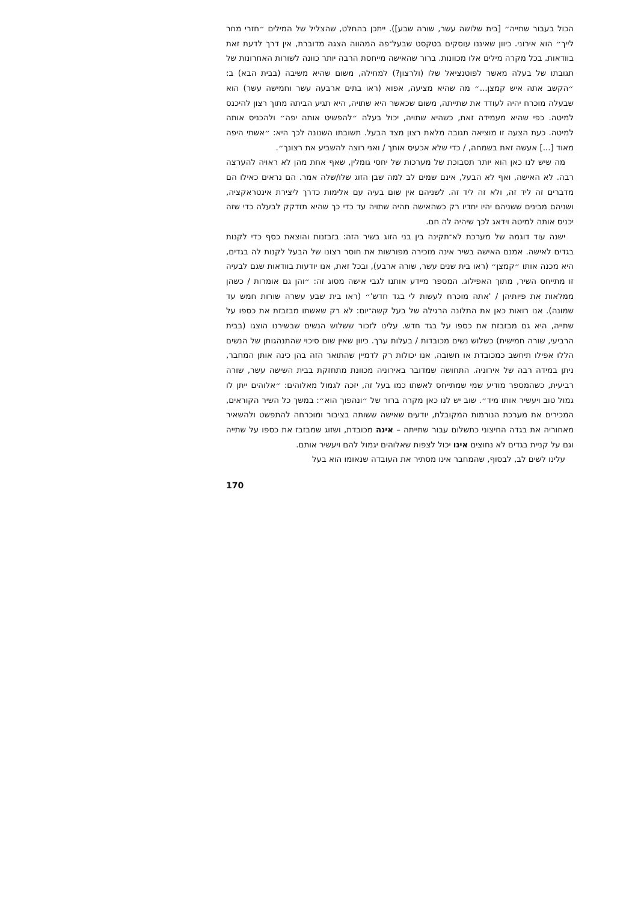הכול בעבור שתייה״ [בית שלושה עשר, שורה שבע]). ייתכן בהחלט, שהצליל של המילים ״חזרי מחר לייך״ הוא אירוני. כיוון שאיננו עוסקים בטקסט שבעל־פה המהווה הצגה מדוברת, אין דרך לדעת זאת בוודאות. בכל מקרה מילים אלו מכוונות. ברור שהאישה מייחסת הרבה יותר כוונה לשורות האחרונות של תגובתו של בעלה מאשר לפוטנציאל שלו (ולרצון?) למחילה, משום שהיא משיבה (בבית הבא) ב: ״הקשב אתה איש קמצן...״ מה שהיא מציעה, אפוא (ראו בתים ארבעה עשר וחמישה עשר) הוא שבעלה מוכרח יהיה לעודד את שתייתה, משום שכאשר היא שתויה, היא תגיע הביתה מתוך רצון להיכנס למיטה. כפי שהיא מעמידה זאת, כשהיא שתויה, יכול בעלה ״להפשיט אותה יפה״ ולהכניס אותה למיטה. כעת הצעה זו מוציאה תגובה מלאת רצון מצד הבעל. תשובתו השנונה לכך היא: ״אשתי היפה מאוד [...] אעשה זאת בשמחה, / כדי שלא אכעיס אותך / ואני רוצה להשביע את רצונך״.
מה שיש לנו כאן הוא יותר תסבוכת של מערכות של יחסי גומלין, שאף אחת מהן לא ראויה להערצה רבה. לא האישה, ואף לא הבעל, אינם שמים לב למה שבן הזוג שלו/שלה אמר. הם נראים כאילו הם מדברים זה ליד זה, ולא זה ליד זה. לשניהם אין שום בעיה עם אלימות כדרך ליצירת אינטראקציה, ושניהם מבינים ששניהם יהיו יחדיו רק כשהאישה תהיה שתויה עד כדי כך שהיא תזדקק לבעלה כדי שזה יכניס אותה למיטה וידאג לכך שיהיה לה חם.
ישנה עוד דוגמה של מערכת לא־תקינה בין בני הזוג בשיר הזה: בזבזנות והוצאת כסף כדי לקנות בגדים לאישה. אמנם האישה בשיר אינה מזכירה מפורשות את חוסר רצונו של הבעל לקנות לה בגדים, היא מכנה אותו ״קמצן״ (ראו בית שנים עשר, שורה ארבע), ובכל זאת, אנו יודעות בוודאות שגם לבעיה זו מתייחס השיר, מתוך האפילוג. המספר מיידע אותנו לגבי אישה מסוג זה: ״והן גם אומרות / כשהן ממלאות את פיותיהן / 'אתה מוכרח לעשות לי בגד חדש'״ (ראו בית שבע עשרה שורות חמש עד שמונה). אנו רואות כאן את התלונה הרגילה של בעל קשה־יום: לא רק שאשתו מבזבזת את כספו על שתייה, היא גם מבזבזת את כספו על בגד חדש. עלינו לזכור ששלוש הנשים שבשירנו הוצגו (בבית הרביעי, שורה חמישית) כשלוש נשים מכובדות / בעלות ערך. כיוון שאין שום סיכוי שהתנהגותן של הנשים הללו אפילו תיחשב כמכובדת או חשובה, אנו יכולות רק לדמיין שהתואר הזה בהן כינה אותן המחבר, ניתן במידה רבה של אירוניה. התחושה שמדובר באירוניה מכוונת מתחזקת בבית השישה עשר, שורה רביעית, כשהמספר מודיע שמי שמתייחס לאשתו כמו בעל זה, יזכה לגמול מאלוהים: ״אלוהים ייתן לו גמול טוב ויעשיר אותו מיד״. שוב יש לנו כאן מקרה ברור של ״ונהפוך הוא״: במשך כל השיר הקוראים, המכירים את מערכת הנורמות המקובלת, יודעים שאישה ששותה בציבור ומוכרחה להתפשט ולהשאיר מאחוריה את בגדה החיצוני כתשלום עבור שתייתה – אינה מכובדת, ושזוג שמבזבז את כספו על שתייה וגם על קניית בגדים לא נחוצים אינו יכול לצפות שאלוהים יגמול להם ויעשיר אותם.
עלינו לשים לב, לבסוף, שהמחבר אינו מסתיר את העובדה שנאומו הוא בעל
170